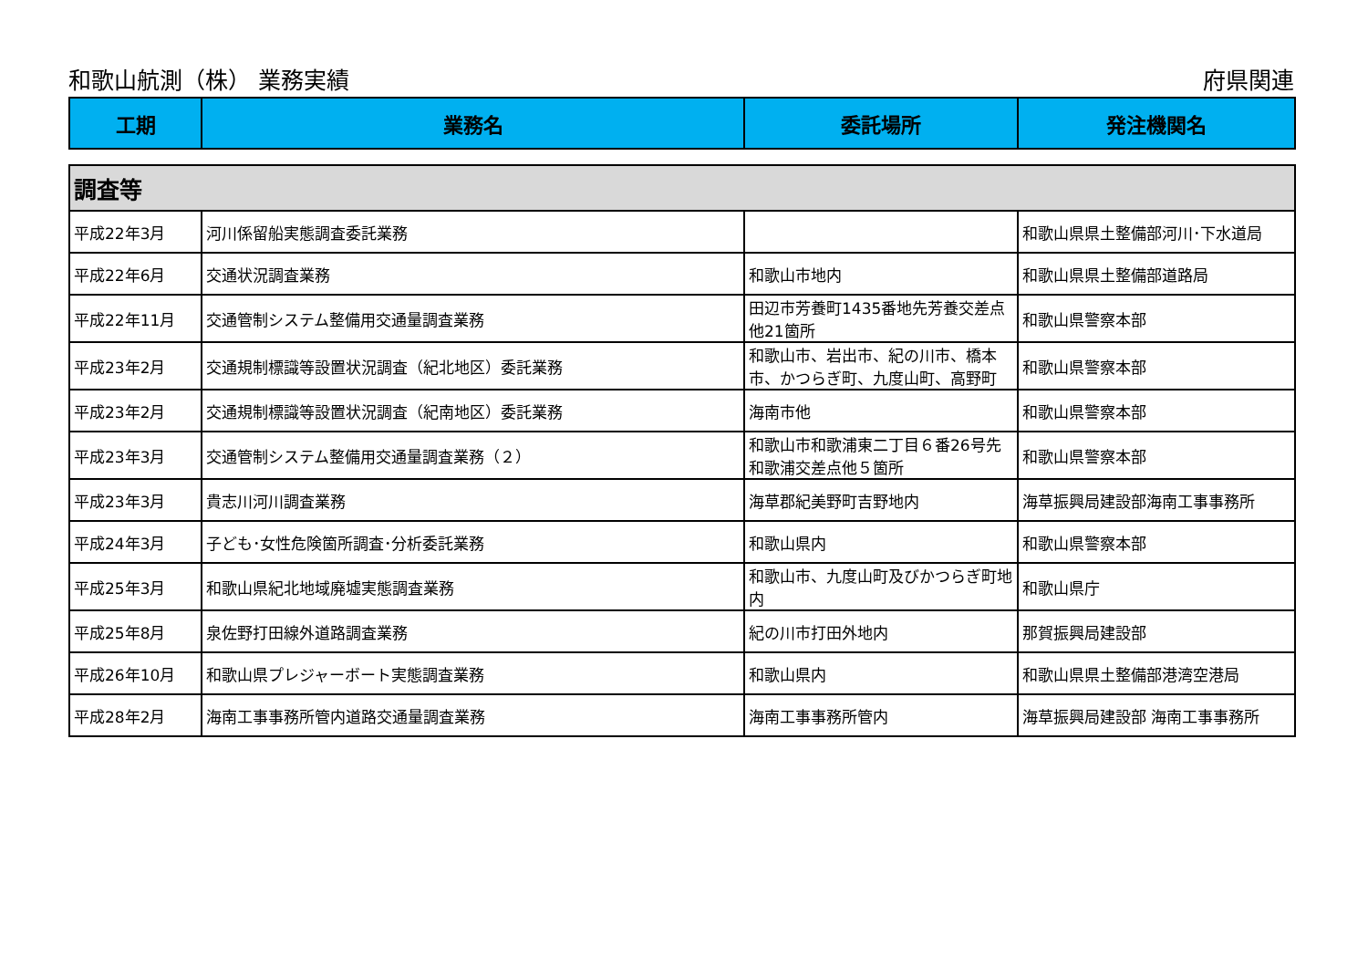和歌山航測（株） 業務実績 府県関連
| 工期 | 業務名 | 委託場所 | 発注機関名 |
| --- | --- | --- | --- |
| 調査等 | | | |
| 平成22年3月 | 河川係留船実態調査委託業務 | | 和歌山県県土整備部河川･下水道局 |
| 平成22年6月 | 交通状況調査業務 | 和歌山市地内 | 和歌山県県土整備部道路局 |
| 平成22年11月 | 交通管制システム整備用交通量調査業務 | 田辺市芳養町1435番地先芳養交差点他21箇所 | 和歌山県警察本部 |
| 平成23年2月 | 交通規制標識等設置状況調査（紀北地区）委託業務 | 和歌山市、岩出市、紀の川市、橋本市、かつらぎ町、九度山町、高野町 | 和歌山県警察本部 |
| 平成23年2月 | 交通規制標識等設置状況調査（紀南地区）委託業務 | 海南市他 | 和歌山県警察本部 |
| 平成23年3月 | 交通管制システム整備用交通量調査業務（２） | 和歌山市和歌浦東二丁目６番26号先和歌浦交差点他５箇所 | 和歌山県警察本部 |
| 平成23年3月 | 貴志川河川調査業務 | 海草郡紀美野町吉野地内 | 海草振興局建設部海南工事事務所 |
| 平成24年3月 | 子ども･女性危険箇所調査･分析委託業務 | 和歌山県内 | 和歌山県警察本部 |
| 平成25年3月 | 和歌山県紀北地域廃墟実態調査業務 | 和歌山市、九度山町及びかつらぎ町地内 | 和歌山県庁 |
| 平成25年8月 | 泉佐野打田線外道路調査業務 | 紀の川市打田外地内 | 那賀振興局建設部 |
| 平成26年10月 | 和歌山県プレジャーボート実態調査業務 | 和歌山県内 | 和歌山県県土整備部港湾空港局 |
| 平成28年2月 | 海南工事事務所管内道路交通量調査業務 | 海南工事事務所管内 | 海草振興局建設部 海南工事事務所 |